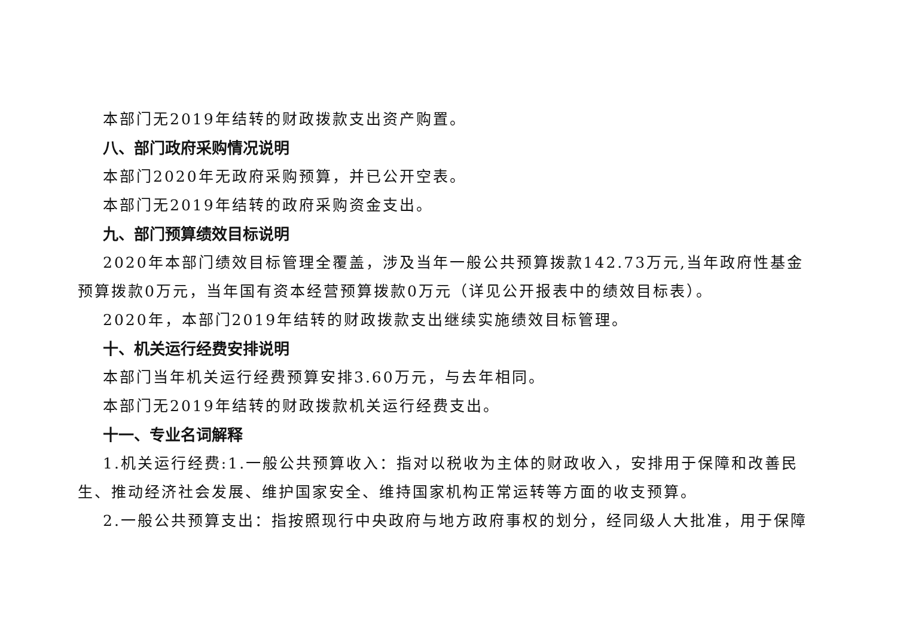本部门无2019年结转的财政拨款支出资产购置。
八、部门政府采购情况说明
本部门2020年无政府采购预算，并已公开空表。
本部门无2019年结转的政府采购资金支出。
九、部门预算绩效目标说明
2020年本部门绩效目标管理全覆盖，涉及当年一般公共预算拨款142.73万元,当年政府性基金预算拨款0万元，当年国有资本经营预算拨款0万元（详见公开报表中的绩效目标表）。
2020年，本部门2019年结转的财政拨款支出继续实施绩效目标管理。
十、机关运行经费安排说明
本部门当年机关运行经费预算安排3.60万元，与去年相同。
本部门无2019年结转的财政拨款机关运行经费支出。
十一、专业名词解释
1.机关运行经费:1.一般公共预算收入：指对以税收为主体的财政收入，安排用于保障和改善民生、推动经济社会发展、维护国家安全、维持国家机构正常运转等方面的收支预算。
2.一般公共预算支出：指按照现行中央政府与地方政府事权的划分，经同级人大批准，用于保障